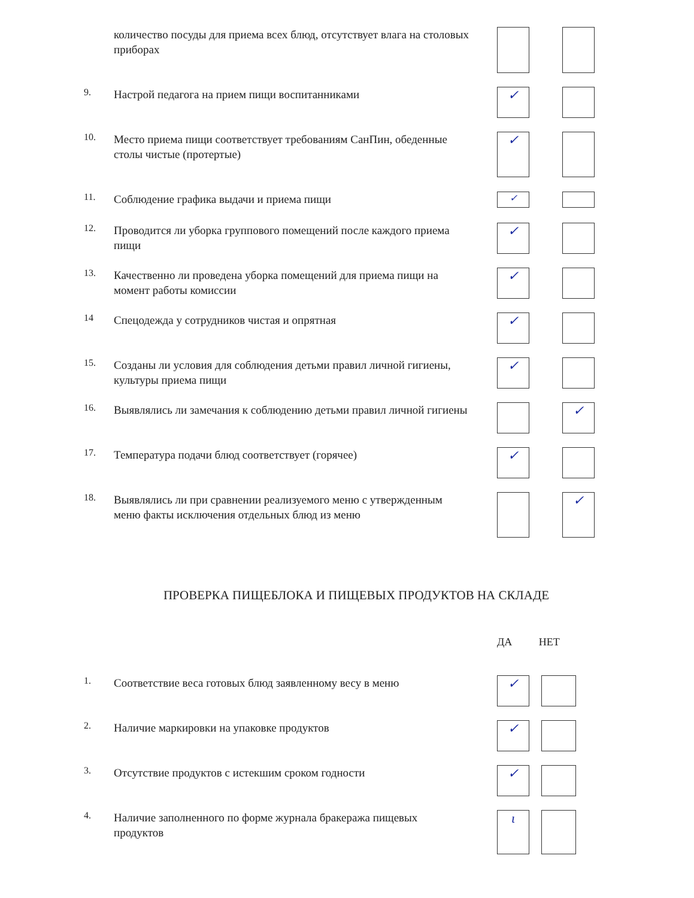количество посуды для приема всех блюд, отсутствует влага на столовых приборах
9.
Настрой педагога на прием пищи воспитанниками
✓
10.
Место приема пищи соответствует требованиям СанПин, обеденные столы чистые (протертые)
✓
11.
Соблюдение графика выдачи и приема пищи
✓
12.
Проводится ли уборка группового помещений после каждого приема пищи
✓
13.
Качественно ли проведена уборка помещений для приема пищи на момент работы комиссии
✓
14
Спецодежда у сотрудников чистая и опрятная
✓
15.
Созданы ли условия для соблюдения детьми правил личной гигиены, культуры приема пищи
✓
16.
Выявлялись ли замечания к соблюдению детьми правил личной гигиены
✓
17.
Температура подачи блюд соответствует (горячее)
✓
18.
Выявлялись ли при сравнении реализуемого меню с утвержденным меню факты исключения отдельных блюд из меню
✓
ПРОВЕРКА ПИЩЕБЛОКА И ПИЩЕВЫХ ПРОДУКТОВ НА СКЛАДЕ
ДА НЕТ
1.
Соответствие веса готовых блюд заявленному весу в меню
✓
2.
Наличие маркировки на упаковке продуктов
✓
3.
Отсутствие продуктов с истекшим сроком годности
✓
4.
Наличие заполненного по форме журнала бракеража пищевых продуктов
ι